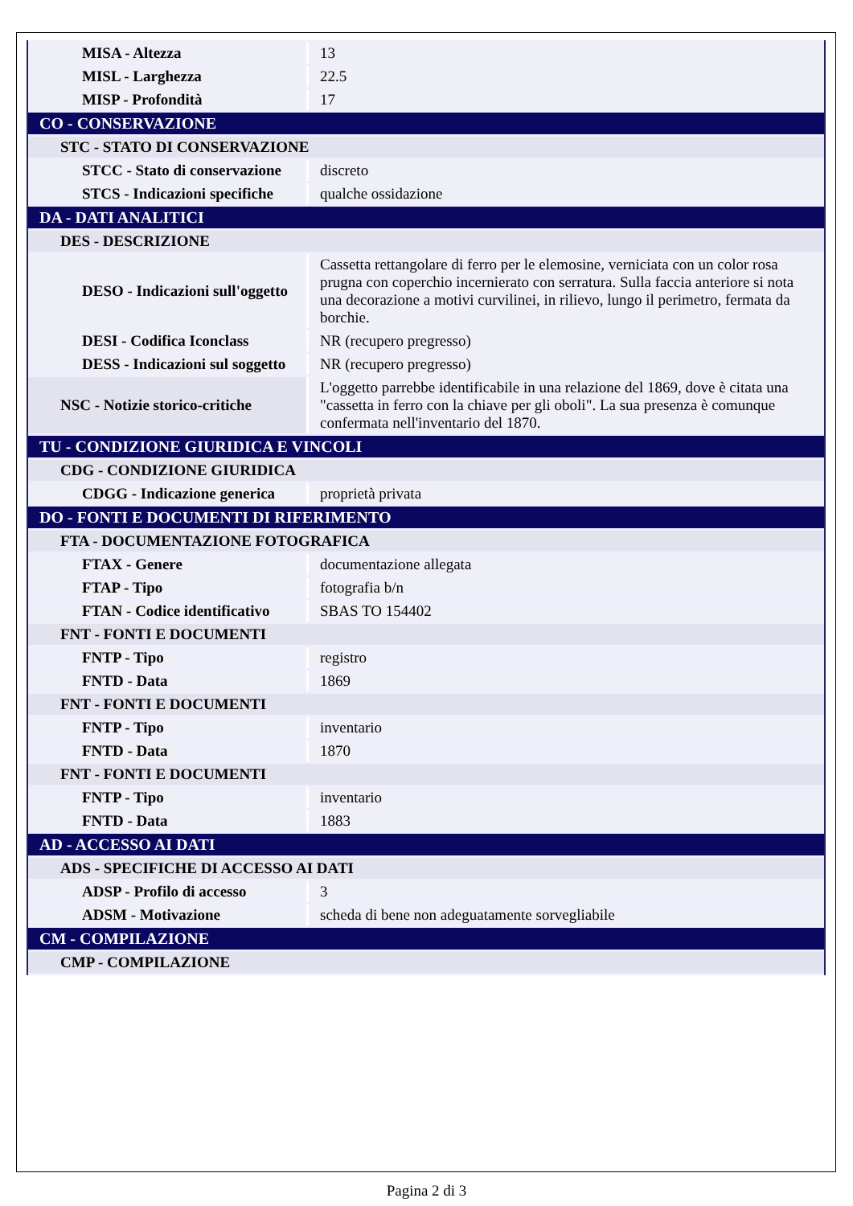| MISA - Altezza | 13 |
| MISL - Larghezza | 22.5 |
| MISP - Profondità | 17 |
| CO - CONSERVAZIONE | |
| STC - STATO DI CONSERVAZIONE | |
| STCC - Stato di conservazione | discreto |
| STCS - Indicazioni specifiche | qualche ossidazione |
| DA - DATI ANALITICI | |
| DES - DESCRIZIONE | |
| DESO - Indicazioni sull'oggetto | Cassetta rettangolare di ferro per le elemosine, verniciata con un color rosa prugna con coperchio incernierato con serratura. Sulla faccia anteriore si nota una decorazione a motivi curvilinei, in rilievo, lungo il perimetro, fermata da borchie. |
| DESI - Codifica Iconclass | NR (recupero pregresso) |
| DESS - Indicazioni sul soggetto | NR (recupero pregresso) |
| NSC - Notizie storico-critiche | L'oggetto parrebbe identificabile in una relazione del 1869, dove è citata una "cassetta in ferro con la chiave per gli oboli". La sua presenza è comunque confermata nell'inventario del 1870. |
| TU - CONDIZIONE GIURIDICA E VINCOLI | |
| CDG - CONDIZIONE GIURIDICA | |
| CDGG - Indicazione generica | proprietà privata |
| DO - FONTI E DOCUMENTI DI RIFERIMENTO | |
| FTA - DOCUMENTAZIONE FOTOGRAFICA | |
| FTAX - Genere | documentazione allegata |
| FTAP - Tipo | fotografia b/n |
| FTAN - Codice identificativo | SBAS TO 154402 |
| FNT - FONTI E DOCUMENTI | |
| FNTP - Tipo | registro |
| FNTD - Data | 1869 |
| FNT - FONTI E DOCUMENTI | |
| FNTP - Tipo | inventario |
| FNTD - Data | 1870 |
| FNT - FONTI E DOCUMENTI | |
| FNTP - Tipo | inventario |
| FNTD - Data | 1883 |
| AD - ACCESSO AI DATI | |
| ADS - SPECIFICHE DI ACCESSO AI DATI | |
| ADSP - Profilo di accesso | 3 |
| ADSM - Motivazione | scheda di bene non adeguatamente sorvegliabile |
| CM - COMPILAZIONE | |
| CMP - COMPILAZIONE | |
Pagina 2 di 3